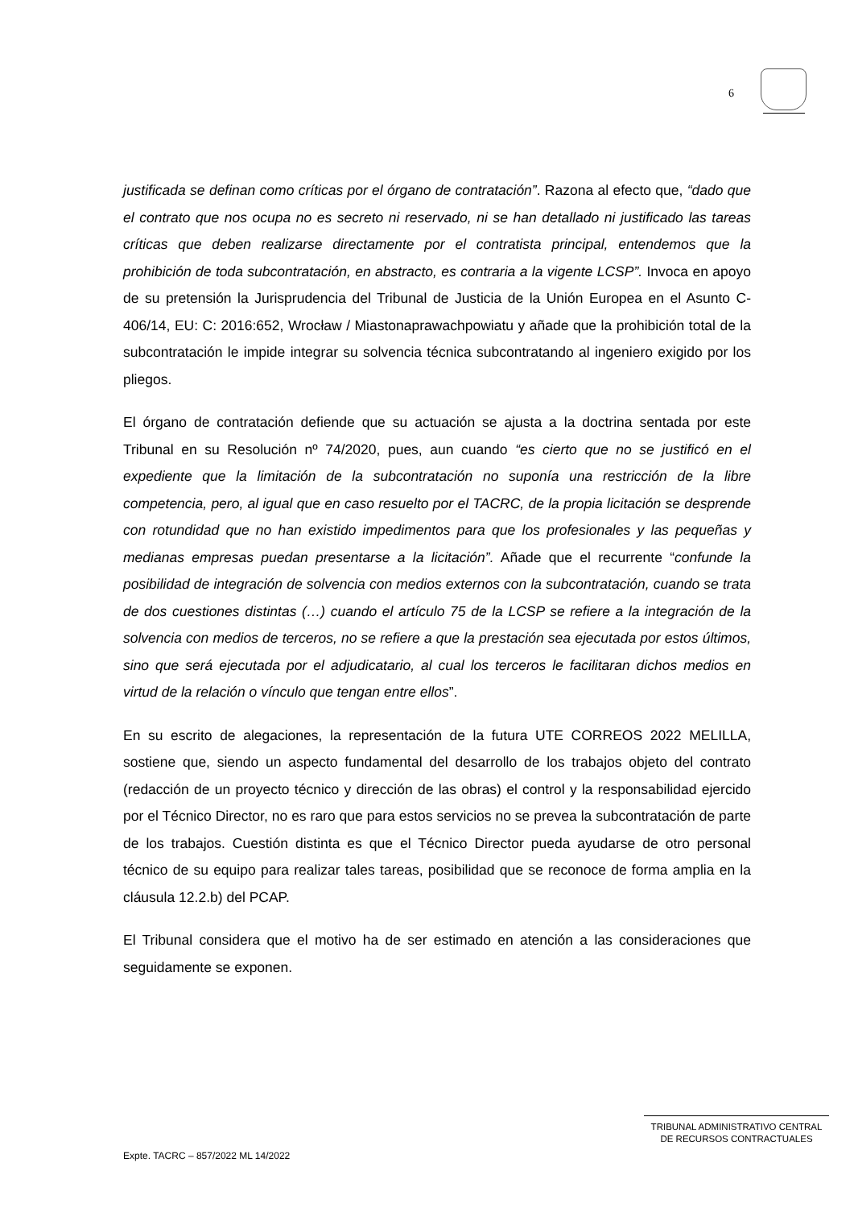6
justificada se definan como críticas por el órgano de contratación”. Razona al efecto que, “dado que el contrato que nos ocupa no es secreto ni reservado, ni se han detallado ni justificado las tareas críticas que deben realizarse directamente por el contratista principal, entendemos que la prohibición de toda subcontratación, en abstracto, es contraria a la vigente LCSP”. Invoca en apoyo de su pretensión la Jurisprudencia del Tribunal de Justicia de la Unión Europea en el Asunto C-406/14, EU: C: 2016:652, Wrocław / Miastonaprawachpowiatu y añade que la prohibición total de la subcontratación le impide integrar su solvencia técnica subcontratando al ingeniero exigido por los pliegos.
El órgano de contratación defiende que su actuación se ajusta a la doctrina sentada por este Tribunal en su Resolución nº 74/2020, pues, aun cuando “es cierto que no se justificó en el expediente que la limitación de la subcontratación no suponía una restricción de la libre competencia, pero, al igual que en caso resuelto por el TACRC, de la propia licitación se desprende con rotundidad que no han existido impedimentos para que los profesionales y las pequeñas y medianas empresas puedan presentarse a la licitación”. Añade que el recurrente “confunde la posibilidad de integración de solvencia con medios externos con la subcontratación, cuando se trata de dos cuestiones distintas (…) cuando el artículo 75 de la LCSP se refiere a la integración de la solvencia con medios de terceros, no se refiere a que la prestación sea ejecutada por estos últimos, sino que será ejecutada por el adjudicatario, al cual los terceros le facilitaran dichos medios en virtud de la relación o vínculo que tengan entre ellos”.
En su escrito de alegaciones, la representación de la futura UTE CORREOS 2022 MELILLA, sostiene que, siendo un aspecto fundamental del desarrollo de los trabajos objeto del contrato (redacción de un proyecto técnico y dirección de las obras) el control y la responsabilidad ejercido por el Técnico Director, no es raro que para estos servicios no se prevea la subcontratación de parte de los trabajos. Cuestión distinta es que el Técnico Director pueda ayudarse de otro personal técnico de su equipo para realizar tales tareas, posibilidad que se reconoce de forma amplia en la cláusula 12.2.b) del PCAP.
El Tribunal considera que el motivo ha de ser estimado en atención a las consideraciones que seguidamente se exponen.
TRIBUNAL ADMINISTRATIVO CENTRAL
DE RECURSOS CONTRACTUALES
Expte. TACRC – 857/2022 ML 14/2022